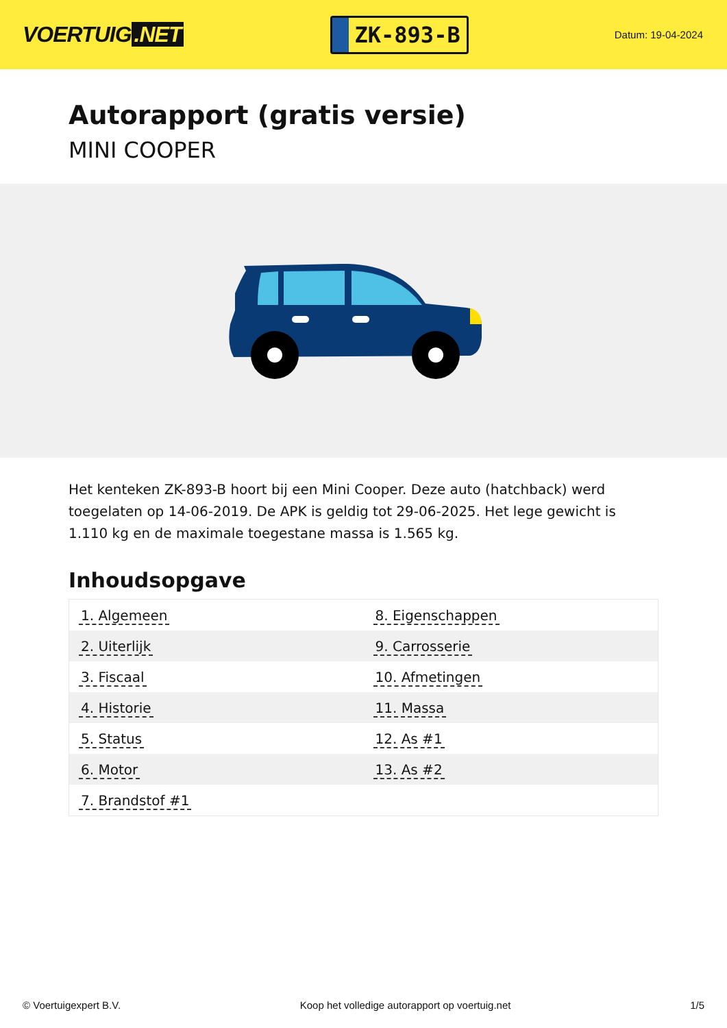VOERTUIG.NET
ZK-893-B
Datum: 19-04-2024
Autorapport (gratis versie)
MINI COOPER
Het kenteken ZK-893-B hoort bij een Mini Cooper. Deze auto (hatchback) werd toegelaten op 14-06-2019. De APK is geldig tot 29-06-2025. Het lege gewicht is 1.110 kg en de maximale toegestane massa is 1.565 kg.
Inhoudsopgave
| 1. Algemeen | 8. Eigenschappen |
| 2. Uiterlijk | 9. Carrosserie |
| 3. Fiscaal | 10. Afmetingen |
| 4. Historie | 11. Massa |
| 5. Status | 12. As #1 |
| 6. Motor | 13. As #2 |
| 7. Brandstof #1 | |
© Voertuigexpert B.V. Koop het volledige autorapport op voertuig.net
1/5